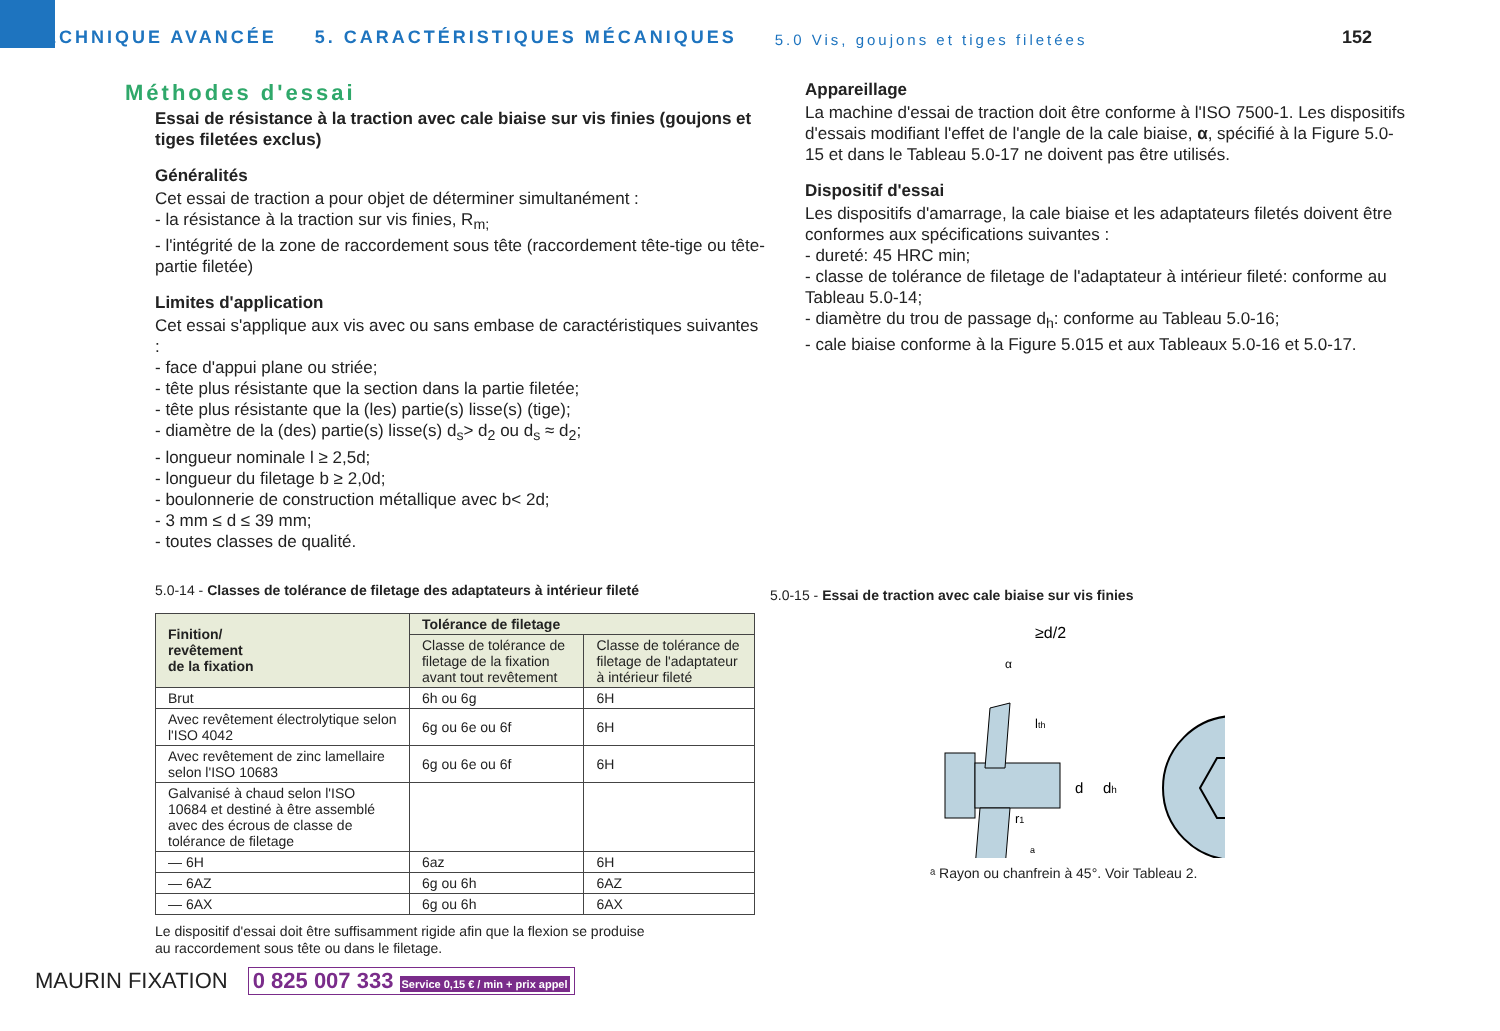TECHNIQUE AVANCÉE
5. CARACTÉRISTIQUES MÉCANIQUES
5.0 Vis, goujons et tiges filetées
152
Méthodes d'essai
Essai de résistance à la traction avec cale biaise sur vis finies (goujons et tiges filetées exclus)
Généralités
Cet essai de traction a pour objet de déterminer simultanément :
- la résistance à la traction sur vis finies, R<sub>m;</sub>
- l'intégrité de la zone de raccordement sous tête (raccordement tête-tige ou tête-partie filetée)
Limites d'application
Cet essai s'applique aux vis avec ou sans embase de caractéristiques suivantes :
- face d'appui plane ou striée;
- tête plus résistante que la section dans la partie filetée;
- tête plus résistante que la (les) partie(s) lisse(s) (tige);
- diamètre de la (des) partie(s) lisse(s) d<sub>s</sub>> d<sub>2</sub> ou d<sub>s</sub> ≈ d<sub>2</sub>;
- longueur nominale l ≥ 2,5d;
- longueur du filetage b ≥ 2,0d;
- boulonnerie de construction métallique avec b< 2d;
- 3 mm ≤ d ≤ 39 mm;
- toutes classes de qualité.
5.0-14 - Classes de tolérance de filetage des adaptateurs à intérieur fileté
| Finition/ revêtement de la fixation | Tolérance de filetage | |
| --- | --- | --- |
| | Classe de tolérance de filetage de la fixation avant tout revêtement | Classe de tolérance de filetage de l'adaptateur à intérieur fileté |
| Brut | 6h ou 6g | 6H |
| Avec revêtement électrolytique selon l'ISO 4042 | 6g ou 6e ou 6f | 6H |
| Avec revêtement de zinc lamellaire selon l'ISO 10683 | 6g ou 6e ou 6f | 6H |
| Galvanisé à chaud selon l'ISO 10684 et destiné à être assemblé avec des écrous de classe de tolérance de filetage | | |
| — 6H | 6az | 6H |
| — 6AZ | 6g ou 6h | 6AZ |
| — 6AX | 6g ou 6h | 6AX |
Le dispositif d'essai doit être suffisamment rigide afin que la flexion se produise
au raccordement sous tête ou dans le filetage.
Appareillage
La machine d'essai de traction doit être conforme à l'ISO 7500-1. Les dispositifs d'essais modifiant l'effet de l'angle de la cale biaise, α, spécifié à la Figure 5.0-15 et dans le Tableau 5.0-17 ne doivent pas être utilisés.
Dispositif d'essai
Les dispositifs d'amarrage, la cale biaise et les adaptateurs filetés doivent être conformes aux spécifications suivantes :
- dureté: 45 HRC min;
- classe de tolérance de filetage de l'adaptateur à intérieur fileté: conforme au Tableau 5.0-14;
- diamètre du trou de passage d<sub>h</sub>: conforme au Tableau 5.0-16;
- cale biaise conforme à la Figure 5.015 et aux Tableaux 5.0-16 et 5.0-17.
5.0-15 - Essai de traction avec cale biaise sur vis finies
≥d/2
α
lth
d
dh
r1
a
ᵃ Rayon ou chanfrein à 45°. Voir Tableau 2.
MAURIN FIXATION 0 825 007 333 Service 0,15 € / min + prix appel